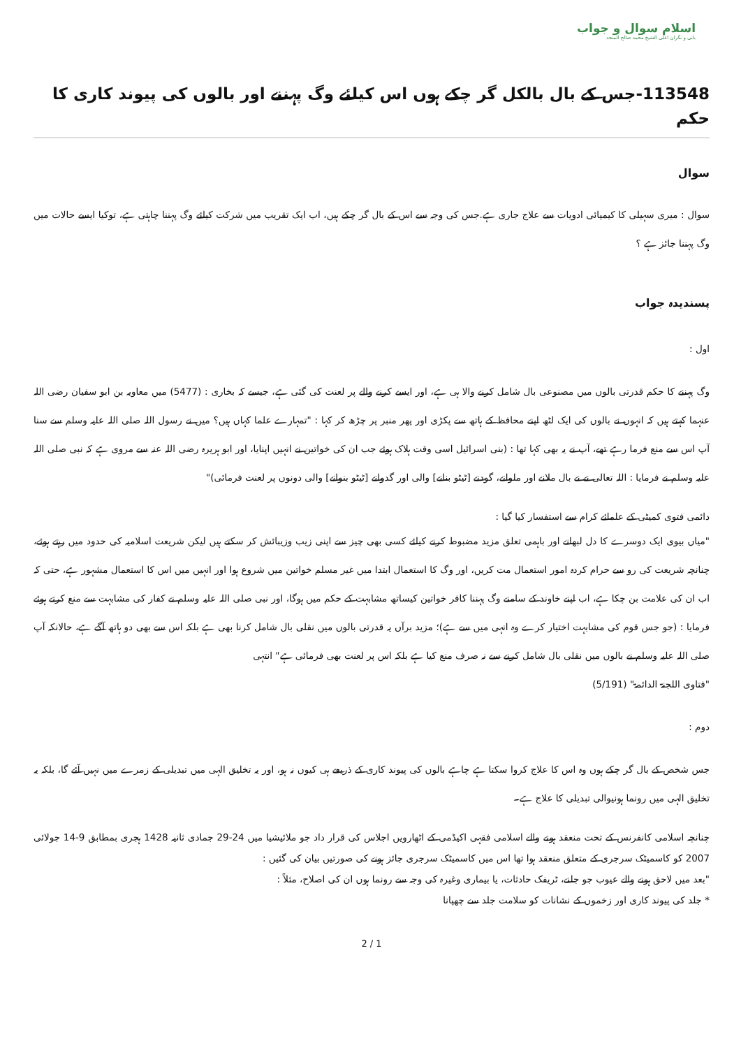اسلام سوال و جواب
بانی و نگران اعلی الشیخ محمد صالح المنجد
113548-جس کے بال بالکل گر چکے ہوں اس کیلئے وگ پہننے اور بالوں کی پیوند کاری کا حکم
سوال
سوال : میری سہیلی کا کیمیائی ادویات سے علاج جاری ہے.جس کی وجہ سے اس کے بال گر چکے ہیں، اب ایک تقریب میں شرکت کیلئے وگ پہننا چاہتی ہے، توکیا ایسے حالات میں وگ پہننا جائز ہے ؟
پسندیدہ جواب
اول :
وگ پہننے کا حکم قدرتی بالوں میں مصنوعی بال شامل کرنے والا ہی ہے، اور ایسے کرنے والے پر لعنت کی گئی ہے، جیسے کہ بخاری : (5477) میں معاویہ بن ابو سفیان رضی اللہ عنہما کہتے ہیں کہ انہوں نے بالوں کی ایک لٹھ اپنے محافظ کے ہاتھ سے پکڑی اور پھر منبر پر چڑھ کر کہا : "تمہارے علما کہاں ہیں؟ میں نے رسول اللہ صلی اللہ علیہ وسلم سے سنا آپ اس سے منع فرما رہے تھے، آپ نے یہ بھی کہا تھا : (بنی اسرائیل اسی وقت ہلاک ہوئے جب ان کی خواتین نے انہیں اپنایا، اور ابو ہریرہ رضی اللہ عنہ سے مروی ہے کہ نبی صلی اللہ علیہ وسلم نے فرمایا : اللہ تعالی نے نے بال ملانے اور ملوانے، گودنے [ٹیٹو بنانے] والی اور گدوانے [ٹیٹو بنوانے] والی دونوں پر لعنت فرمائی)"
دائمی فتوی کمیٹی کے علمائے کرام سے استفسار کیا گیا :
"میاں بیوی ایک دوسرے کا دل لبھانے اور باہمی تعلق مزید مضبوط کرنے کیلئے کسی بھی چیز سے اپنی زیب وزیبائش کر سکتے ہیں لیکن شریعت اسلامیہ کی حدود میں رہتے ہوئے، چنانچہ شریعت کی رو سے حرام کردہ امور استعمال مت کریں، اور وگ کا استعمال ابتدا میں غیر مسلم خواتین میں شروع ہوا اور انہیں میں اس کا استعمال مشہور ہے، حتی کہ اب ان کی علامت بن چکا ہے، اب اپنے خاوند کے سامنے وگ پہننا کافر خواتین کیساتھ مشابہت کے حکم میں ہوگا، اور نبی صلی اللہ علیہ وسلم نے کفار کی مشابہت سے منع کرتے ہوئے فرمایا : (جو جس قوم کی مشابہت اختیار کرے وہ انہی میں سے ہے)؛ مزید برآں یہ قدرتی بالوں میں نقلی بال شامل کرنا بھی ہے بلکہ اس سے بھی دو ہاتھ آگے ہے، حالانکہ آپ صلی اللہ علیہ وسلم نے بالوں میں نقلی بال شامل کرنے سے نہ صرف منع کیا ہے بلکہ اس پر لعنت بھی فرمائی ہے" انتہی
"فتاوی اللجنۃ الدائمۃ" (5/191)
دوم :
جس شخص کے بال گر چکے ہوں وہ اس کا علاج کروا سکتا ہے چاہے بالوں کی پیوند کاری کے ذریعے ہی کیوں نہ ہو، اور یہ تخلیق الہی میں تبدیلی کے زمرے میں نہیں آئے گا، بلکہ یہ تخلیق الہی میں رونما ہونیوالی تبدیلی کا علاج ہے۔
چنانچہ اسلامی کانفرنس کے تحت منعقد ہونے والے اسلامی فقہی اکیڈمی کے اٹھارویں اجلاس کی قرار داد جو ملائیشیا میں 24-29 جمادی ثانیہ 1428 ہجری بمطابق 9-14 جولائی 2007 کو کاسمیٹک سرجری کے متعلق منعقد ہوا تھا اس میں کاسمیٹک سرجری جائز ہونے کی صورتیں بیان کی گئیں :
"بعد میں لاحق ہونے والے عیوب جو جلنے، ٹریفک حادثات، یا بیماری وغیرہ کی وجہ سے رونما ہوں ان کی اصلاح، مثلاً :
* جلد کی پیوند کاری اور زخموں کے نشانات کو سلامت جلد سے چھپانا
2 / 1